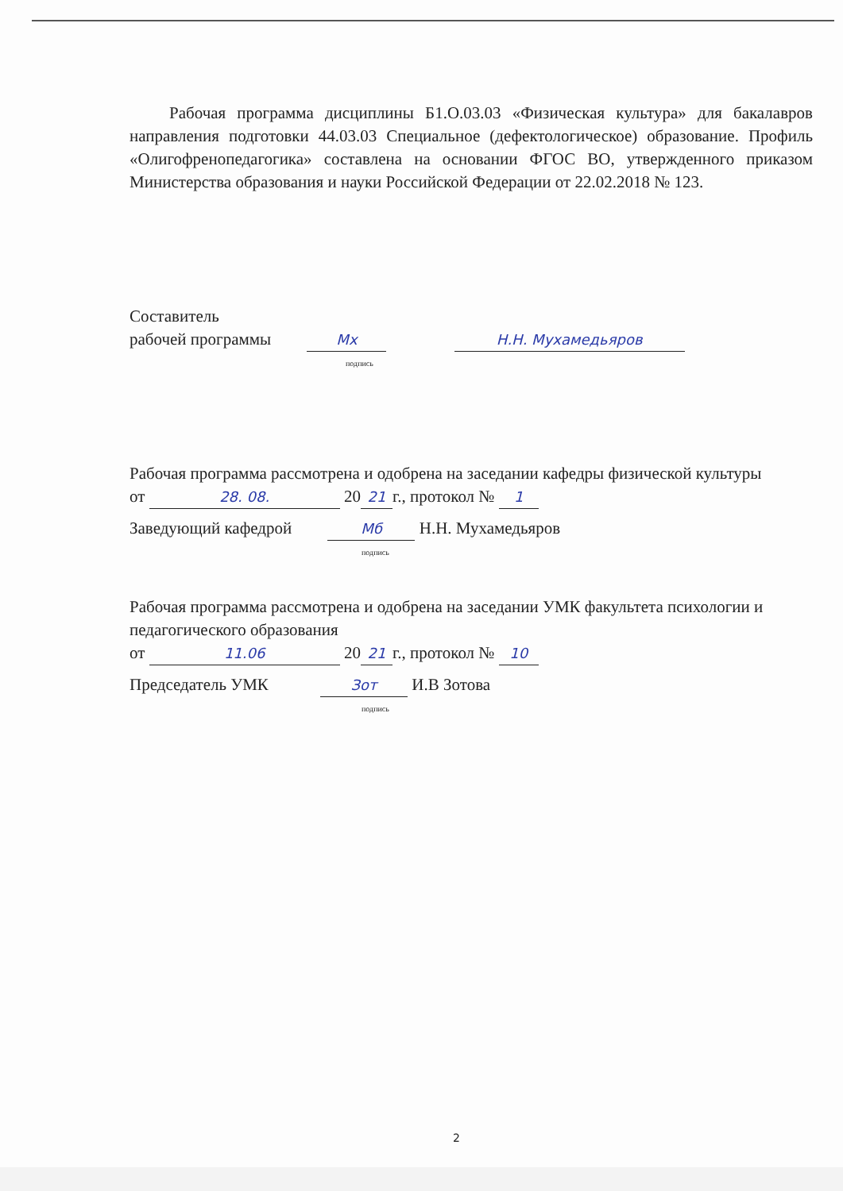Рабочая программа дисциплины Б1.О.03.03 «Физическая культура» для бакалавров направления подготовки 44.03.03 Специальное (дефектологическое) образование. Профиль «Олигофренопедагогика» составлена на основании ФГОС ВО, утвержденного приказом Министерства образования и науки Российской Федерации от 22.02.2018 № 123.
Составитель
рабочей программы Мх Н.Н. Мухамедьяров
подпись
Рабочая программа рассмотрена и одобрена на заседании кафедры физической культуры
от 28. 08. 20 21 г., протокол № 1
Заведующий кафедрой Мб Н.Н. Мухамедьяров
подпись
Рабочая программа рассмотрена и одобрена на заседании УМК факультета психологии и педагогического образования
от 11.06 20 21 г., протокол № 10
Председатель УМК Зот И.В Зотова
подпись
2